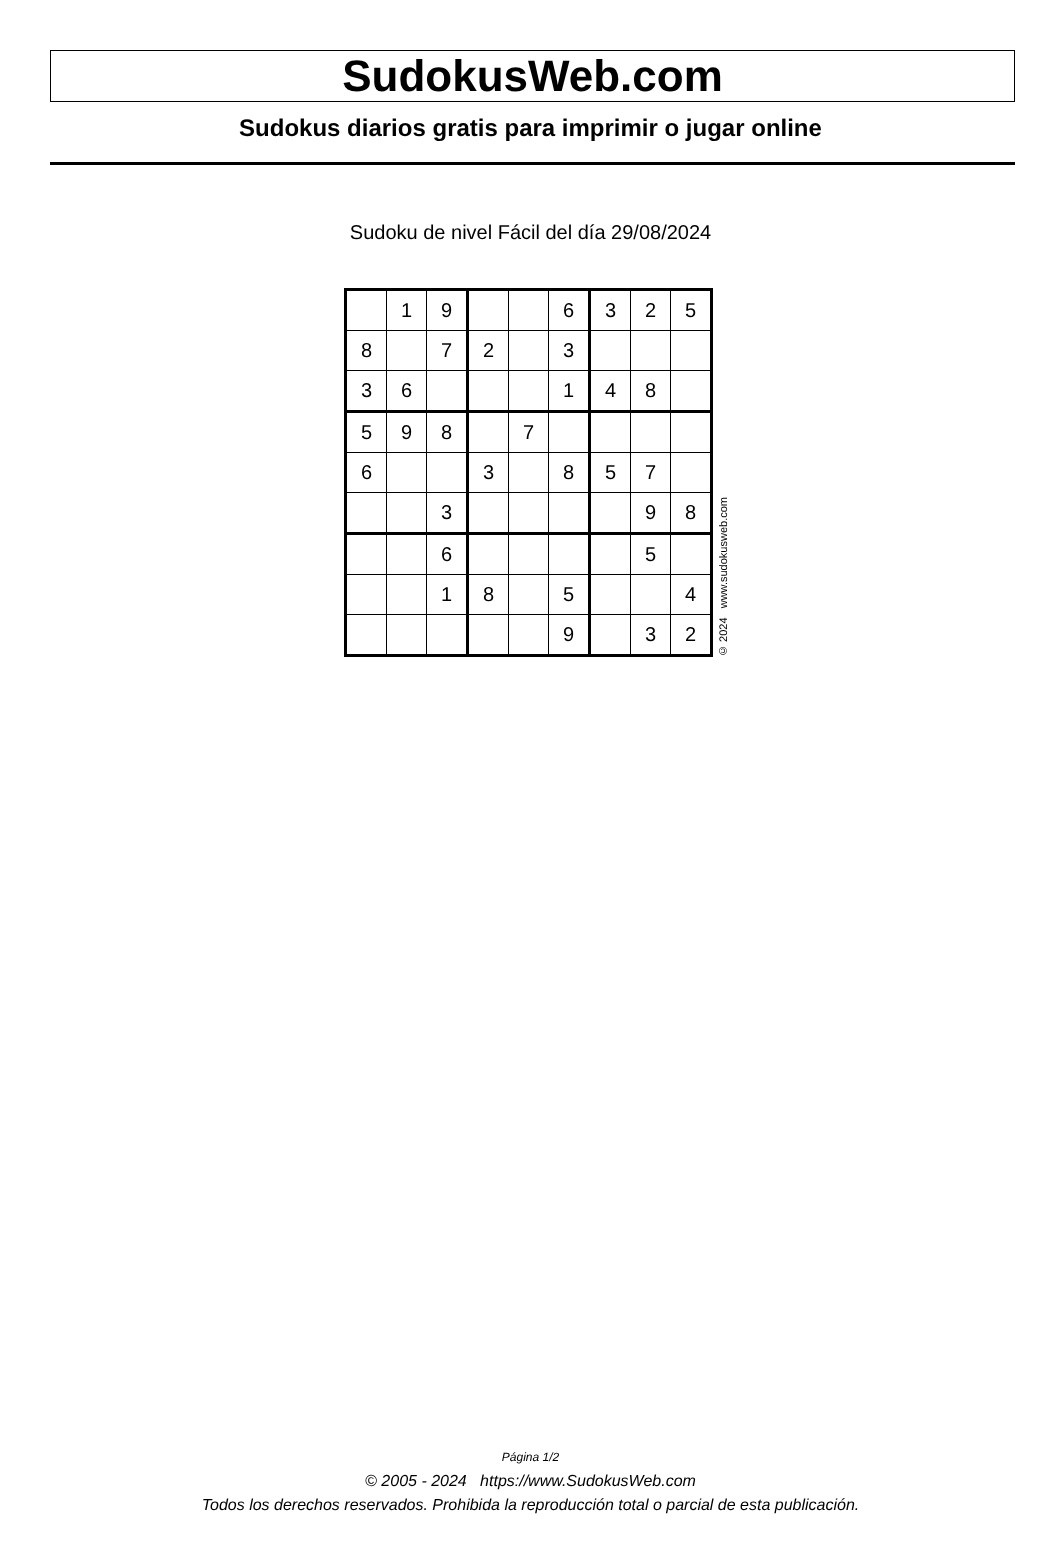SudokusWeb.com
Sudokus diarios gratis para imprimir o jugar online
Sudoku de nivel Fácil del día 29/08/2024
| | 1 | 9 | | | 6 | 3 | 2 | 5 |
| 8 | | 7 | 2 | | 3 | | | |
| 3 | 6 | | | | 1 | 4 | 8 | |
| 5 | 9 | 8 | | 7 | | | | |
| 6 | | | 3 | | 8 | 5 | 7 | |
| | | 3 | | | | | 9 | 8 |
| | | 6 | | | | | 5 | |
| | | 1 | 8 | | 5 | | | 4 |
| | | | | | 9 | | 3 | 2 |
© 2024 www.sudokusweb.com
Página 1/2
© 2005 - 2024 https://www.SudokusWeb.com
Todos los derechos reservados. Prohibida la reproducción total o parcial de esta publicación.